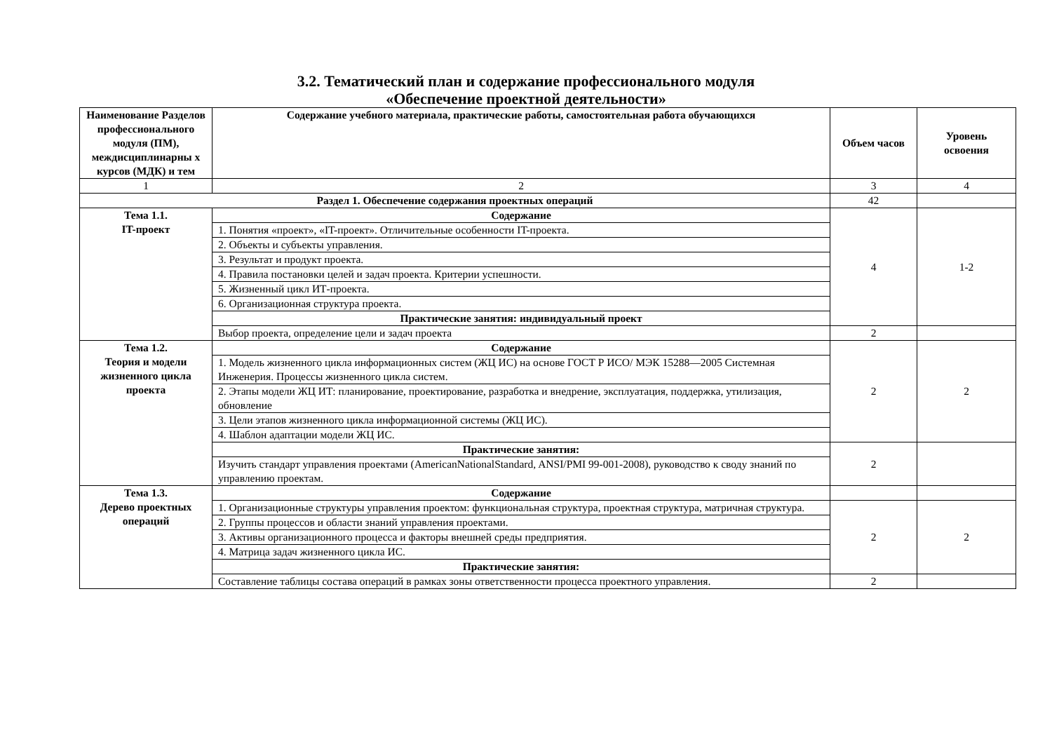3.2. Тематический план и содержание профессионального модуля
«Обеспечение проектной деятельности»
| Наименование Разделов профессионального модуля (ПМ), междисциплинарны х курсов (МДК) и тем | Содержание учебного материала, практические работы, самостоятельная работа обучающихся | Объем часов | Уровень освоения |
| --- | --- | --- | --- |
| 1 | 2 | 3 | 4 |
| Раздел 1. Обеспечение содержания проектных операций | | 42 | |
| Тема 1.1. IT-проект | Содержание | 4 | 1-2 |
| | 1. Понятия «проект», «IT-проект». Отличительные особенности IT-проекта. | | |
| | 2. Объекты и субъекты управления. | | |
| | 3. Результат и продукт проекта. | | |
| | 4. Правила постановки целей и задач проекта. Критерии успешности. | | |
| | 5. Жизненный цикл ИТ-проекта. | | |
| | 6. Организационная структура проекта. | | |
| | Практические занятия: индивидуальный проект | | |
| | Выбор проекта, определение цели и задач проекта | 2 | |
| Тема 1.2. Теория и модели жизненного цикла проекта | Содержание | 2 | 2 |
| | 1. Модель жизненного цикла информационных систем (ЖЦ ИС) на основе ГОСТ Р ИСО/ МЭК 15288—2005 Системная Инженерия. Процессы жизненного цикла систем. | | |
| | 2. Этапы модели ЖЦ ИТ: планирование, проектирование, разработка и внедрение, эксплуатация, поддержка, утилизация, обновление | | |
| | 3. Цели этапов жизненного цикла информационной системы (ЖЦ ИС). | | |
| | 4. Шаблон адаптации модели ЖЦ ИС. | | |
| | Практические занятия: | 2 | |
| | Изучить стандарт управления проектами (AmericanNationalStandard, ANSI/PMI 99-001-2008), руководство к своду знаний по управлению проектам. | | |
| Тема 1.3. Дерево проектных операций | Содержание | | |
| | 1. Организационные структуры управления проектом: функциональная структура, проектная структура, матричная структура. | 2 | 2 |
| | 2. Группы процессов и области знаний управления проектами. | | |
| | 3. Активы организационного процесса и факторы внешней среды предприятия. | | |
| | 4. Матрица задач жизненного цикла ИС. | | |
| | Практические занятия: | | |
| | Составление таблицы состава операций в рамках зоны ответственности процесса проектного управления. | 2 | |